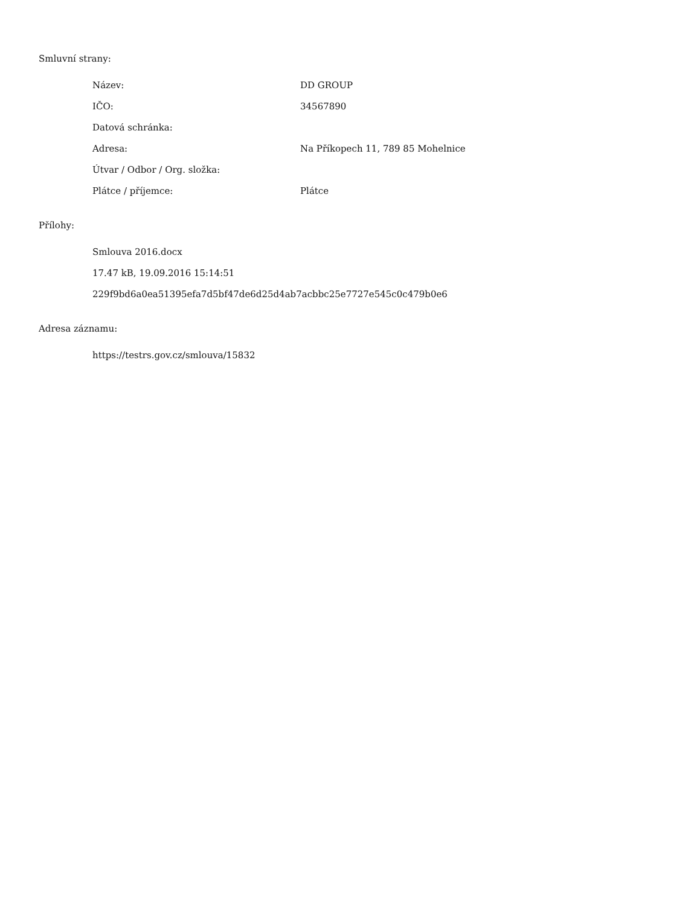Smluvní strany:
| Název: | DD GROUP |
| IČO: | 34567890 |
| Datová schránka: | |
| Adresa: | Na Příkopech 11, 789 85 Mohelnice |
| Útvar / Odbor / Org. složka: | |
| Plátce / příjemce: | Plátce |
Přílohy:
Smlouva 2016.docx
17.47 kB, 19.09.2016 15:14:51
229f9bd6a0ea51395efa7d5bf47de6d25d4ab7acbbc25e7727e545c0c479b0e6
Adresa záznamu:
https://testrs.gov.cz/smlouva/15832